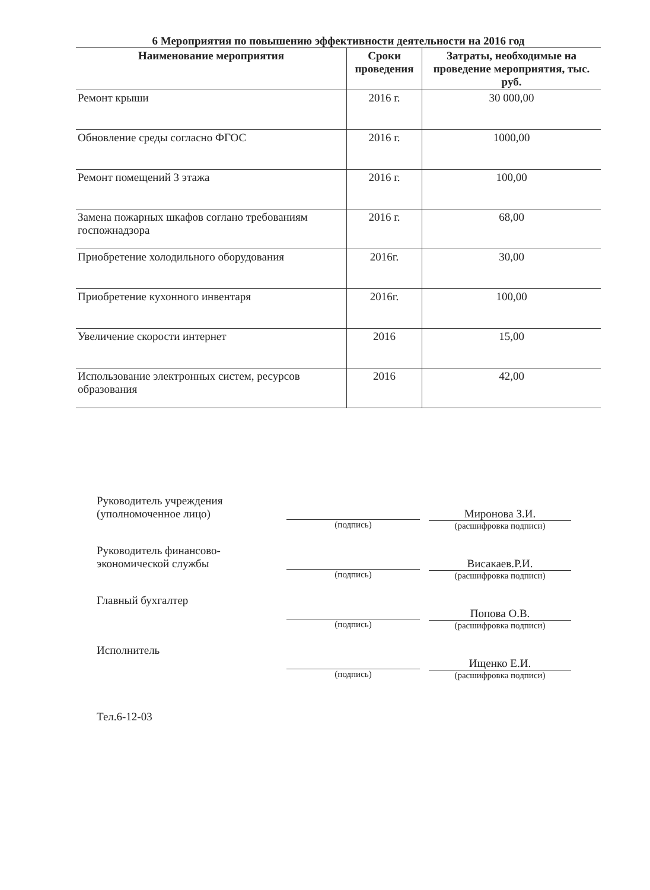6 Мероприятия по повышению эффективности деятельности на 2016 год
| Наименование мероприятия | Сроки проведения | Затраты, необходимые на проведение мероприятия, тыс. руб. |
| --- | --- | --- |
| Ремонт крыши | 2016 г. | 30 000,00 |
| Обновление среды согласно ФГОС | 2016 г. | 1000,00 |
| Ремонт помещений 3 этажа | 2016 г. | 100,00 |
| Замена пожарных шкафов соглано требованиям госпожнадзора | 2016 г. | 68,00 |
| Приобретение холодильного оборудования | 2016г. | 30,00 |
| Приобретение кухонного инвентаря | 2016г. | 100,00 |
| Увеличение скорости интернет | 2016 | 15,00 |
| Использование электронных систем, ресурсов образования | 2016 | 42,00 |
Руководитель учреждения
(уполномоченное лицо)
(подпись)
Миронова З.И.
(расшифровка подписи)
Руководитель финансово-
экономической службы
(подпись)
Висакаев.Р.И.
(расшифровка подписи)
Главный бухгалтер
(подпись)
Попова О.В.
(расшифровка подписи)
Исполнитель
(подпись)
Ищенко Е.И.
(расшифровка подписи)
Тел.6-12-03